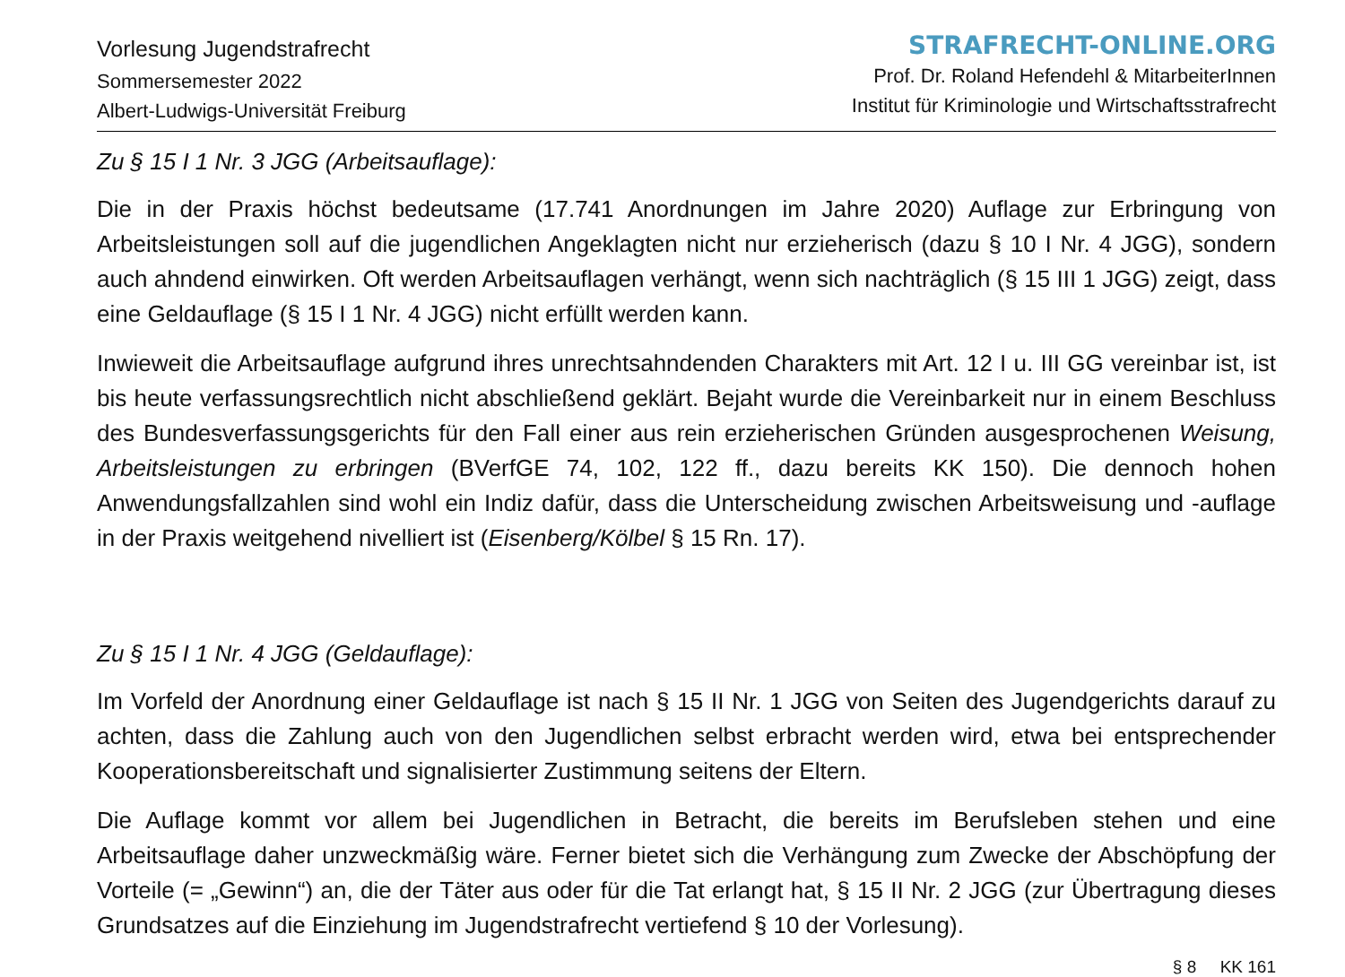Vorlesung Jugendstrafrecht
Sommersemester 2022
Albert-Ludwigs-Universität Freiburg
STRAFRECHT-ONLINE.ORG
Prof. Dr. Roland Hefendehl & MitarbeiterInnen
Institut für Kriminologie und Wirtschaftsstrafrecht
Zu § 15 I 1 Nr. 3 JGG (Arbeitsauflage):
Die in der Praxis höchst bedeutsame (17.741 Anordnungen im Jahre 2020) Auflage zur Erbringung von Arbeitsleistungen soll auf die jugendlichen Angeklagten nicht nur erzieherisch (dazu § 10 I Nr. 4 JGG), sondern auch ahndend einwirken. Oft werden Arbeitsauflagen verhängt, wenn sich nachträglich (§ 15 III 1 JGG) zeigt, dass eine Geldauflage (§ 15 I 1 Nr. 4 JGG) nicht erfüllt werden kann.
Inwieweit die Arbeitsauflage aufgrund ihres unrechtsahndenden Charakters mit Art. 12 I u. III GG vereinbar ist, ist bis heute verfassungsrechtlich nicht abschließend geklärt. Bejaht wurde die Vereinbarkeit nur in einem Beschluss des Bundesverfassungsgerichts für den Fall einer aus rein erzieherischen Gründen ausgesprochenen Weisung, Arbeitsleistungen zu erbringen (BVerfGE 74, 102, 122 ff., dazu bereits KK 150). Die dennoch hohen Anwendungsfallzahlen sind wohl ein Indiz dafür, dass die Unterscheidung zwischen Arbeitsweisung und -auflage in der Praxis weitgehend nivelliert ist (Eisenberg/Kölbel § 15 Rn. 17).
Zu § 15 I 1 Nr. 4 JGG (Geldauflage):
Im Vorfeld der Anordnung einer Geldauflage ist nach § 15 II Nr. 1 JGG von Seiten des Jugendgerichts darauf zu achten, dass die Zahlung auch von den Jugendlichen selbst erbracht werden wird, etwa bei entsprechender Kooperationsbereitschaft und signalisierter Zustimmung seitens der Eltern.
Die Auflage kommt vor allem bei Jugendlichen in Betracht, die bereits im Berufsleben stehen und eine Arbeitsauflage daher unzweckmäßig wäre. Ferner bietet sich die Verhängung zum Zwecke der Abschöpfung der Vorteile (= „Gewinn“) an, die der Täter aus oder für die Tat erlangt hat, § 15 II Nr. 2 JGG (zur Übertragung dieses Grundsatzes auf die Einziehung im Jugendstrafrecht vertiefend § 10 der Vorlesung).
§ 8 KK 161